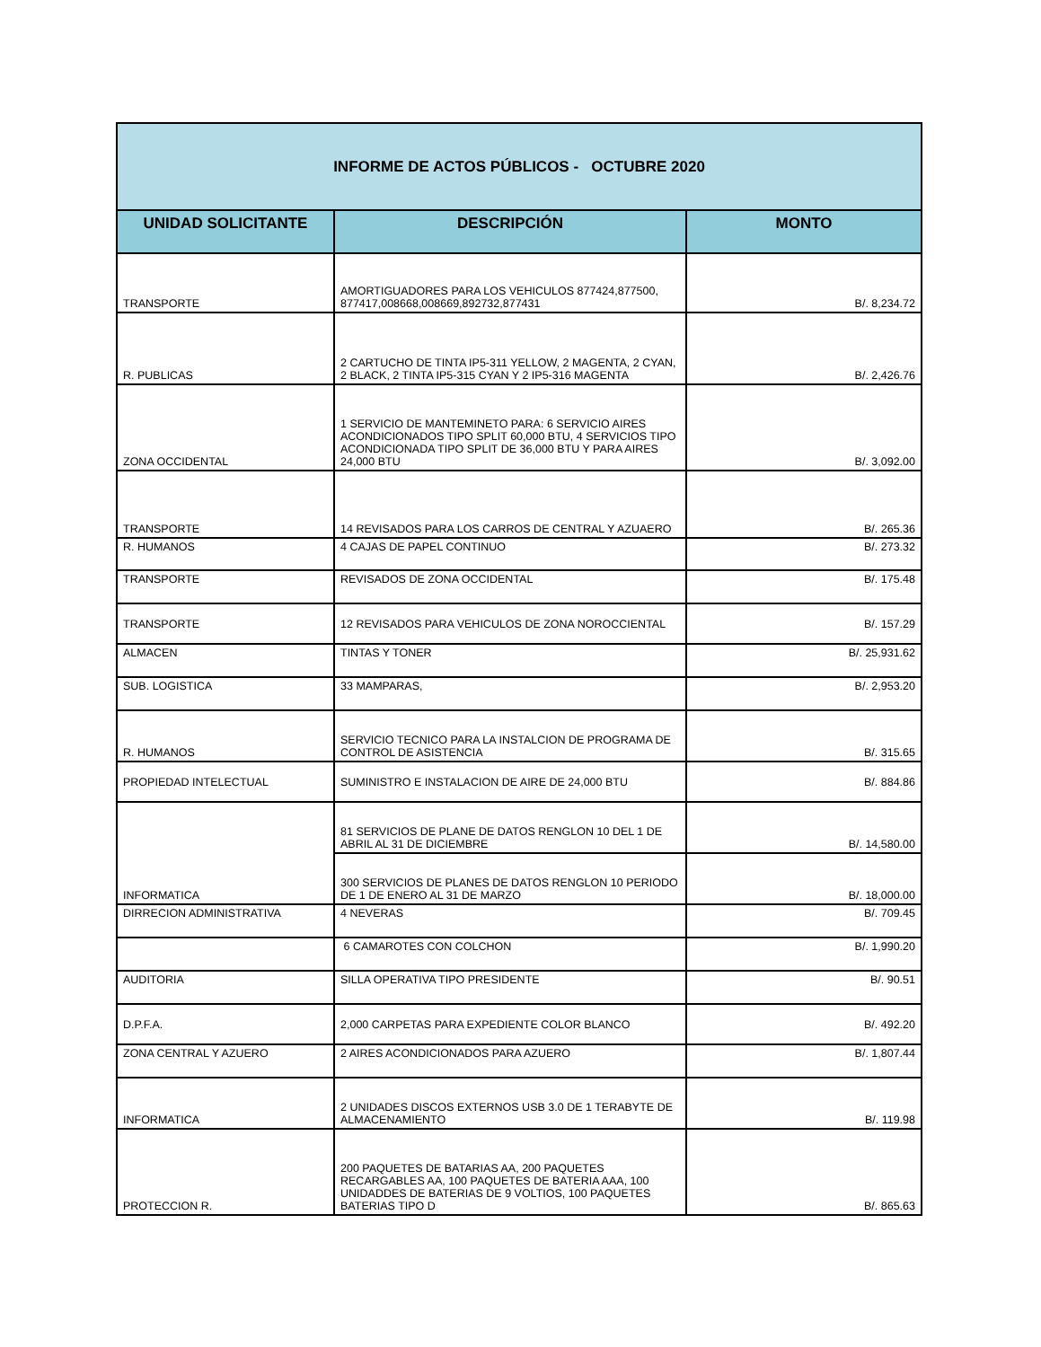| INFORME DE ACTOS PÚBLICOS - OCTUBRE 2020 | | |
| UNIDAD SOLICITANTE | DESCRIPCIÓN | MONTO |
| TRANSPORTE | AMORTIGUADORES PARA LOS VEHICULOS 877424,877500, 877417,008668,008669,892732,877431 | B/. 8,234.72 |
| R. PUBLICAS | 2 CARTUCHO DE TINTA IP5-311 YELLOW, 2 MAGENTA, 2 CYAN, 2 BLACK, 2 TINTA IP5-315 CYAN Y 2 IP5-316 MAGENTA | B/. 2,426.76 |
| ZONA OCCIDENTAL | 1 SERVICIO DE MANTEMINETO PARA: 6 SERVICIO AIRES ACONDICIONADOS TIPO SPLIT 60,000 BTU, 4 SERVICIOS TIPO ACONDICIONADA TIPO SPLIT DE 36,000 BTU Y PARA AIRES 24,000 BTU | B/. 3,092.00 |
| TRANSPORTE | 14 REVISADOS PARA LOS CARROS DE CENTRAL Y AZUAERO | B/. 265.36 |
| R. HUMANOS | 4 CAJAS DE PAPEL CONTINUO | B/. 273.32 |
| TRANSPORTE | REVISADOS DE ZONA OCCIDENTAL | B/. 175.48 |
| TRANSPORTE | 12 REVISADOS PARA VEHICULOS DE ZONA NOROCCIENTAL | B/. 157.29 |
| ALMACEN | TINTAS Y TONER | B/. 25,931.62 |
| SUB. LOGISTICA | 33 MAMPARAS, | B/. 2,953.20 |
| R. HUMANOS | SERVICIO TECNICO PARA LA INSTALCION DE PROGRAMA DE CONTROL DE ASISTENCIA | B/. 315.65 |
| PROPIEDAD INTELECTUAL | SUMINISTRO E INSTALACION DE AIRE DE 24,000 BTU | B/. 884.86 |
| INFORMATICA | 81 SERVICIOS DE PLANE DE DATOS RENGLON 10 DEL 1 DE ABRIL AL 31 DE DICIEMBRE | B/. 14,580.00 |
| | 300 SERVICIOS DE PLANES DE DATOS RENGLON 10 PERIODO DE 1 DE ENERO AL 31 DE MARZO | B/. 18,000.00 |
| DIRRECION ADMINISTRATIVA | 4 NEVERAS | B/. 709.45 |
| | 6 CAMAROTES CON COLCHON | B/. 1,990.20 |
| AUDITORIA | SILLA OPERATIVA TIPO PRESIDENTE | B/. 90.51 |
| D.P.F.A. | 2,000 CARPETAS PARA EXPEDIENTE COLOR BLANCO | B/. 492.20 |
| ZONA CENTRAL Y AZUERO | 2 AIRES ACONDICIONADOS PARA AZUERO | B/. 1,807.44 |
| INFORMATICA | 2 UNIDADES DISCOS EXTERNOS USB 3.0 DE 1 TERABYTE DE ALMACENAMIENTO | B/. 119.98 |
| PROTECCION R. | 200 PAQUETES DE BATARIAS AA, 200 PAQUETES RECARGABLES AA, 100 PAQUETES DE BATERIA AAA, 100 UNIDADDES DE BATERIAS DE 9 VOLTIOS, 100 PAQUETES BATERIAS TIPO D | B/. 865.63 |